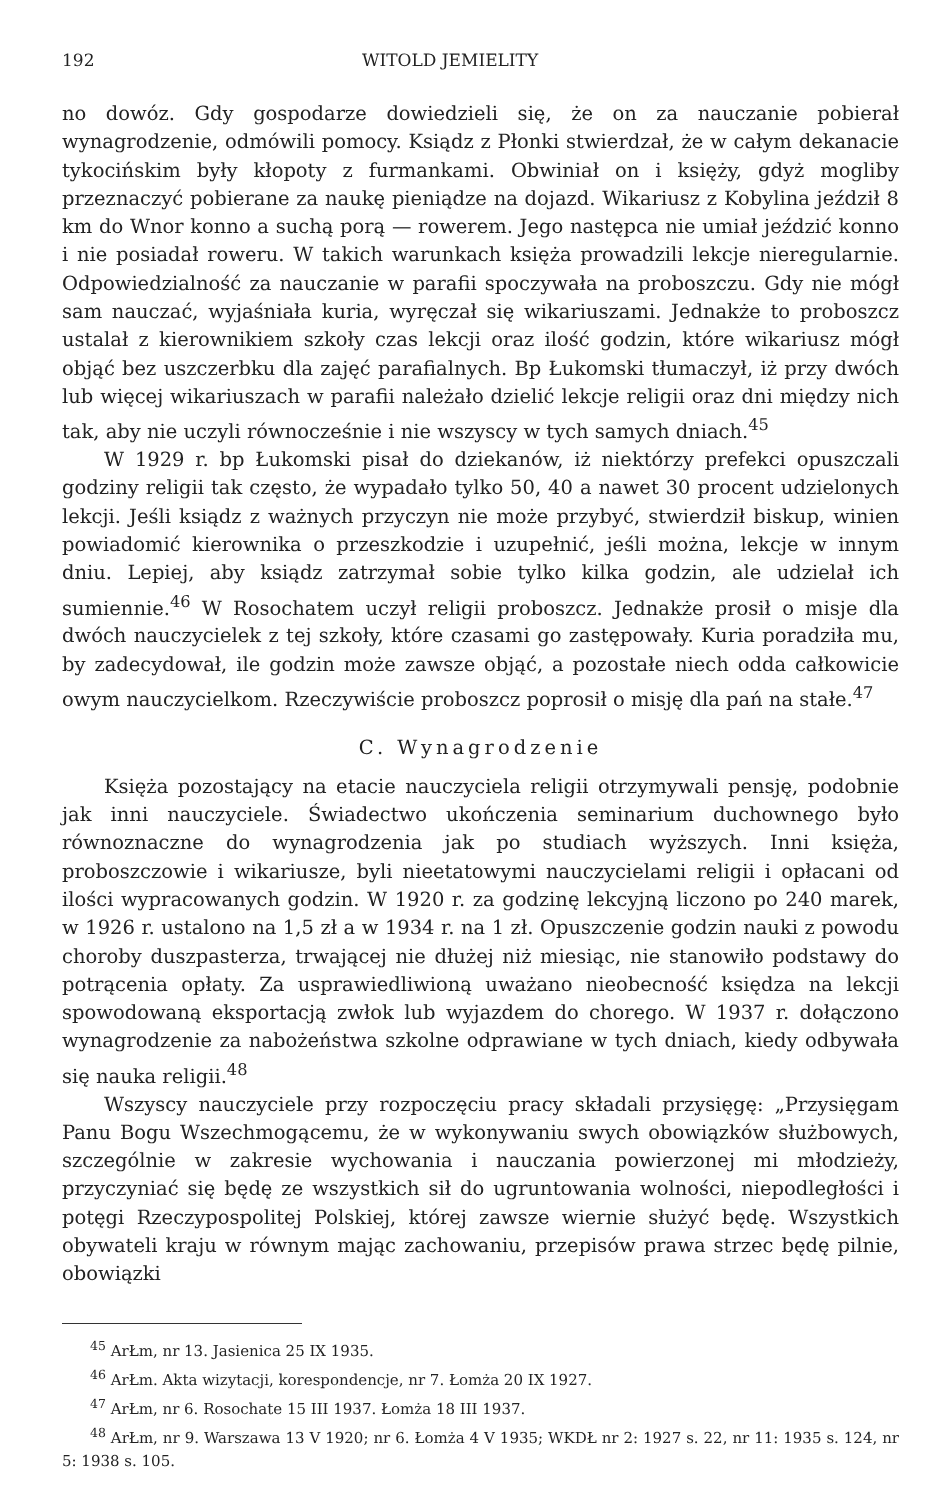192 WITOLD JEMIELITY
no dowóz. Gdy gospodarze dowiedzieli się, że on za nauczanie pobierał wynagrodzenie, odmówili pomocy. Ksiądz z Płonki stwierdzał, że w całym dekanacie tykocińskim były kłopoty z furmankami. Obwiniał on i księży, gdyż mogliby przeznaczyć pobierane za naukę pieniądze na dojazd. Wikariusz z Kobylina jeździł 8 km do Wnor konno a suchą porą — rowerem. Jego następca nie umiał jeździć konno i nie posiadał roweru. W takich warunkach księża prowadzili lekcje nieregularnie. Odpowiedzialność za nauczanie w parafii spoczywała na proboszczu. Gdy nie mógł sam nauczać, wyjaśniała kuria, wyręczał się wikariuszami. Jednakże to proboszcz ustalał z kierownikiem szkoły czas lekcji oraz ilość godzin, które wikariusz mógł objąć bez uszczerbku dla zajęć parafialnych. Bp Łukomski tłumaczył, iż przy dwóch lub więcej wikariuszach w parafii należało dzielić lekcje religii oraz dni między nich tak, aby nie uczyli równocześnie i nie wszyscy w tych samych dniach.<sup>45</sup>
W 1929 r. bp Łukomski pisał do dziekanów, iż niektórzy prefekci opuszczali godziny religii tak często, że wypadało tylko 50, 40 a nawet 30 procent udzielonych lekcji. Jeśli ksiądz z ważnych przyczyn nie może przybyć, stwierdził biskup, winien powiadomić kierownika o przeszkodzie i uzupełnić, jeśli można, lekcje w innym dniu. Lepiej, aby ksiądz zatrzymał sobie tylko kilka godzin, ale udzielał ich sumiennie.<sup>46</sup> W Rosochatem uczył religii proboszcz. Jednakże prosił o misje dla dwóch nauczycielek z tej szkoły, które czasami go zastępowały. Kuria poradziła mu, by zadecydował, ile godzin może zawsze objąć, a pozostałe niech odda całkowicie owym nauczycielkom. Rzeczywiście proboszcz poprosił o misję dla pań na stałe.<sup>47</sup>
C. Wynagrodzenie
Księża pozostający na etacie nauczyciela religii otrzymywali pensję, podobnie jak inni nauczyciele. Świadectwo ukończenia seminarium duchownego było równoznaczne do wynagrodzenia jak po studiach wyższych. Inni księża, proboszczowie i wikariusze, byli nieetatowymi nauczycielami religii i opłacani od ilości wypracowanych godzin. W 1920 r. za godzinę lekcyjną liczono po 240 marek, w 1926 r. ustalono na 1,5 zł a w 1934 r. na 1 zł. Opuszczenie godzin nauki z powodu choroby duszpasterza, trwającej nie dłużej niż miesiąc, nie stanowiło podstawy do potrącenia opłaty. Za usprawiedliwioną uważano nieobecność księdza na lekcji spowodowaną eksportacją zwłok lub wyjazdem do chorego. W 1937 r. dołączono wynagrodzenie za nabożeństwa szkolne odprawiane w tych dniach, kiedy odbywała się nauka religii.<sup>48</sup>
Wszyscy nauczyciele przy rozpoczęciu pracy składali przysięgę: „Przysięgam Panu Bogu Wszechmogącemu, że w wykonywaniu swych obowiązków służbowych, szczególnie w zakresie wychowania i nauczania powierzonej mi młodzieży, przyczyniać się będę ze wszystkich sił do ugruntowania wolności, niepodległości i potęgi Rzeczypospolitej Polskiej, której zawsze wiernie służyć będę. Wszystkich obywateli kraju w równym mając zachowaniu, przepisów prawa strzec będę pilnie, obowiązki
<sup>45</sup> ArŁm, nr 13. Jasienica 25 IX 1935.
<sup>46</sup> ArŁm. Akta wizytacji, korespondencje, nr 7. Łomża 20 IX 1927.
<sup>47</sup> ArŁm, nr 6. Rosochate 15 III 1937. Łomża 18 III 1937.
<sup>48</sup> ArŁm, nr 9. Warszawa 13 V 1920; nr 6. Łomża 4 V 1935; WKDŁ nr 2: 1927 s. 22, nr 11: 1935 s. 124, nr 5: 1938 s. 105.